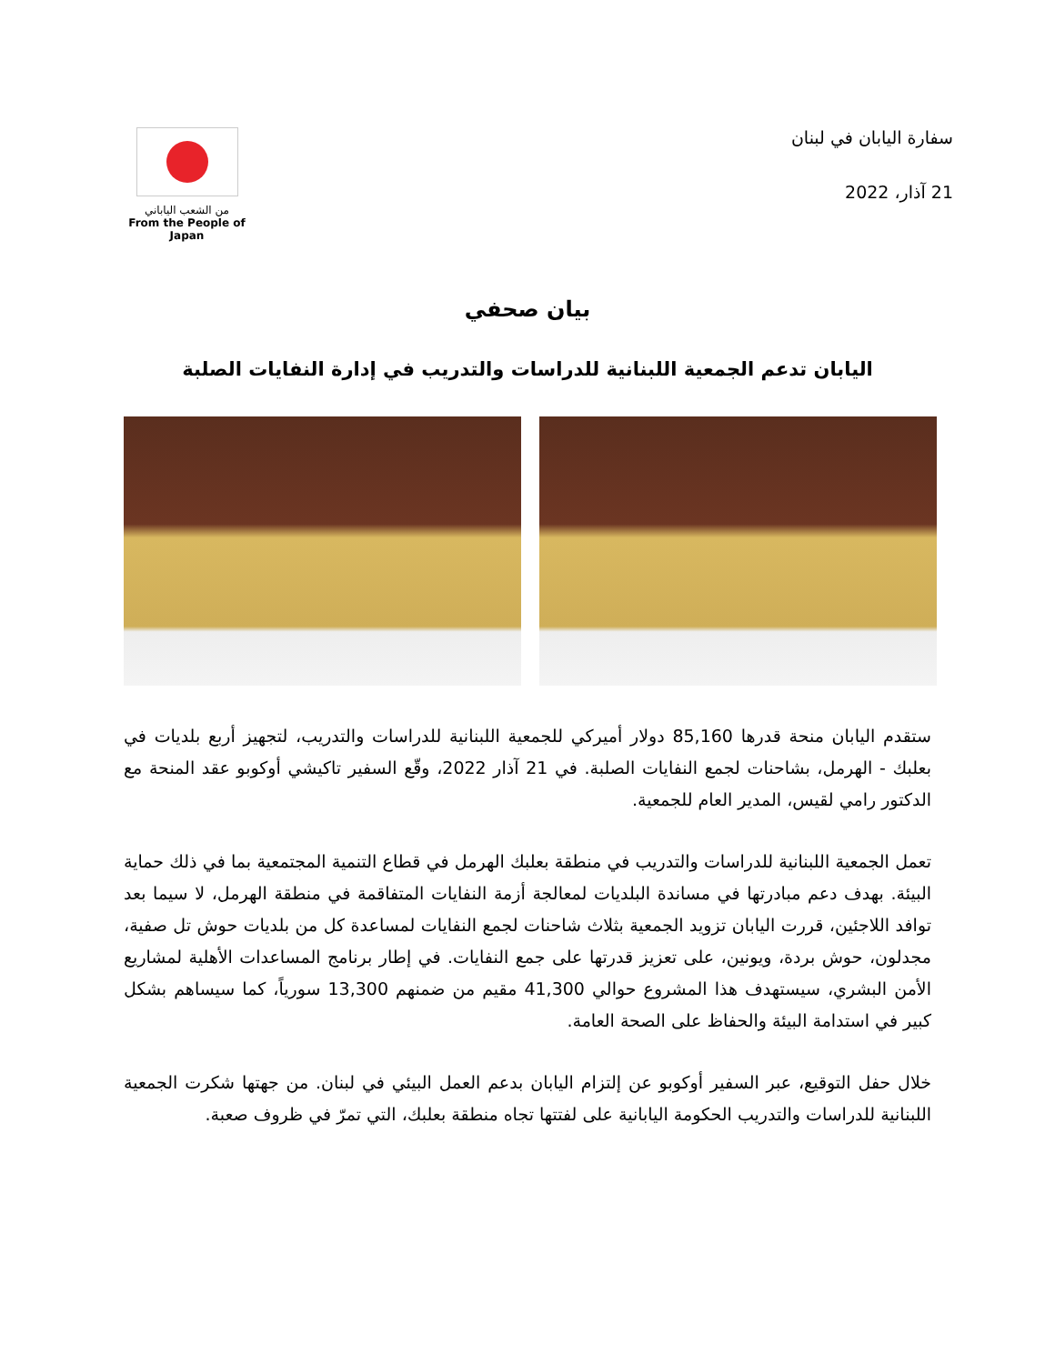من الشعب الياباني
From the People of Japan
سفارة اليابان في لبنان
21 آذار، 2022
بيان صحفي
اليابان تدعم الجمعية اللبنانية للدراسات والتدريب في إدارة النفايات الصلبة
ستقدم اليابان منحة قدرها 85,160 دولار أميركي للجمعية اللبنانية للدراسات والتدريب، لتجهيز أربع بلديات في بعلبك - الهرمل، بشاحنات لجمع النفايات الصلبة. في 21 آذار 2022، وقّع السفير تاكيشي أوكوبو عقد المنحة مع الدكتور رامي لقيس، المدير العام للجمعية.
تعمل الجمعية اللبنانية للدراسات والتدريب في منطقة بعلبك الهرمل في قطاع التنمية المجتمعية بما في ذلك حماية البيئة. بهدف دعم مبادرتها في مساندة البلديات لمعالجة أزمة النفايات المتفاقمة في منطقة الهرمل، لا سيما بعد توافد اللاجئين، قررت اليابان تزويد الجمعية بثلاث شاحنات لجمع النفايات لمساعدة كل من بلديات حوش تل صفية، مجدلون، حوش بردة، ويونين، على تعزيز قدرتها على جمع النفايات. في إطار برنامج المساعدات الأهلية لمشاريع الأمن البشري، سيستهدف هذا المشروع حوالي 41,300 مقيم من ضمنهم 13,300 سورياً، كما سيساهم بشكل كبير في استدامة البيئة والحفاظ على الصحة العامة.
خلال حفل التوقيع، عبر السفير أوكوبو عن إلتزام اليابان بدعم العمل البيئي في لبنان. من جهتها شكرت الجمعية اللبنانية للدراسات والتدريب الحكومة اليابانية على لفتتها تجاه منطقة بعلبك، التي تمرّ في ظروف صعبة.